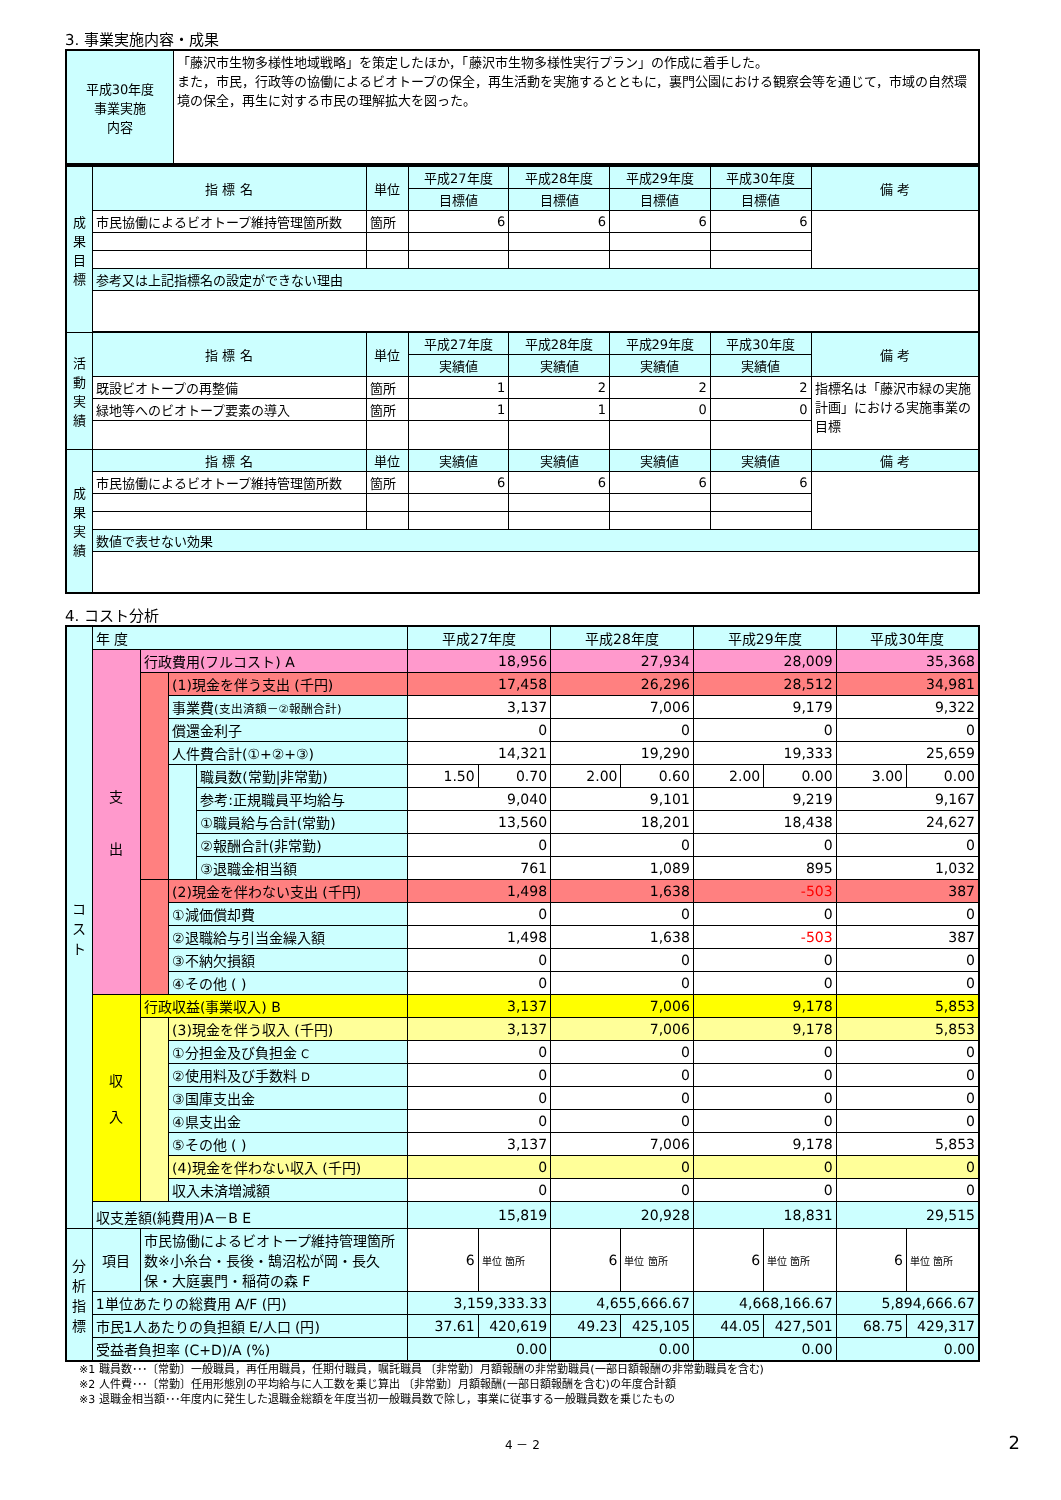3. 事業実施内容・成果
| 平成30年度 事業実施 内容 | 「藤沢市生物多様性地域戦略」を策定したほか，「藤沢市生物多様性実行プラン」の作成に着手した。 また，市民，行政等の協働によるビオトープの保全，再生活動を実施するとともに，裏門公園における観察会等を通じて，市域の自然環境の保全，再生に対する市民の理解拡大を図った。 |
| 成 果 目 標 | 指 標 名 | 単位 | 平成27年度 | 平成28年度 | 平成29年度 | 平成30年度 | 備 考 |
| | | | 目標値 | 目標値 | 目標値 | 目標値 | |
| | 市民協働によるビオトープ維持管理箇所数 | 箇所 | 6 | 6 | 6 | 6 | |
| | 参考又は上記指標名の設定ができない理由 | | | | | | |
| 活 動 実 績 | 指 標 名 | 単位 | 平成27年度 | 平成28年度 | 平成29年度 | 平成30年度 | 備 考 |
| | | | 実績値 | 実績値 | 実績値 | 実績値 | |
| | 既設ビオトープの再整備 | 箇所 | 1 | 2 | 2 | 2 | 指標名は「藤沢市緑の実施計画」における実施事業の目標 |
| | 緑地等へのビオトープ要素の導入 | 箇所 | 1 | 1 | 0 | 0 | |
| 成 果 実 績 | 指 標 名 | 単位 | 実績値 | 実績値 | 実績値 | 実績値 | 備 考 |
| | 市民協働によるビオトープ維持管理箇所数 | 箇所 | 6 | 6 | 6 | 6 | |
| | 数値で表せない効果 | | | | | | |
4. コスト分析
| コ ス ト | 年 度 | | | | 平成27年度 | | 平成28年度 | | 平成29年度 | | 平成30年度 | |
| | 支 出 | 行政費用(フルコスト) A | | | 18,956 | | 27,934 | | 28,009 | | 35,368 | |
| | | | (1)現金を伴う支出 (千円) | | 17,458 | | 26,296 | | 28,512 | | 34,981 | |
| | | | 事業費 (支出済額－②報酬合計) | | 3,137 | | 7,006 | | 9,179 | | 9,322 | |
| | | | 償還金利子 | | 0 | | 0 | | 0 | | 0 | |
| | | | 人件費合計(①+②+③) | | 14,321 | | 19,290 | | 19,333 | | 25,659 | |
| | | | | 職員数(常勤/非常勤) | 1.50 | 0.70 | 2.00 | 0.60 | 2.00 | 0.00 | 3.00 | 0.00 |
| | | | | 参考:正規職員平均給与 | 9,040 | | 9,101 | | 9,219 | | 9,167 | |
| | | | | ①職員給与合計(常勤) | 13,560 | | 18,201 | | 18,438 | | 24,627 | |
| | | | | ②報酬合計(非常勤) | 0 | | 0 | | 0 | | 0 | |
| | | | | ③退職金相当額 | 761 | | 1,089 | | 895 | | 1,032 | |
| | | | (2)現金を伴わない支出 (千円) | | 1,498 | | 1,638 | | -503 | | 387 | |
| | | | ①減価償却費 | | 0 | | 0 | | 0 | | 0 | |
| | | | ②退職給与引当金繰入額 | | 1,498 | | 1,638 | | -503 | | 387 | |
| | | | ③不納欠損額 | | 0 | | 0 | | 0 | | 0 | |
| | | | ④その他 ( ) | | 0 | | 0 | | 0 | | 0 | |
| | 収 入 | 行政収益(事業収入) B | | | 3,137 | | 7,006 | | 9,178 | | 5,853 | |
| | | | (3)現金を伴う収入 (千円) | | 3,137 | | 7,006 | | 9,178 | | 5,853 | |
| | | | ①分担金及び負担金 C | | 0 | | 0 | | 0 | | 0 | |
| | | | ②使用料及び手数料 D | | 0 | | 0 | | 0 | | 0 | |
| | | | ③国庫支出金 | | 0 | | 0 | | 0 | | 0 | |
| | | | ④県支出金 | | 0 | | 0 | | 0 | | 0 | |
| | | | ⑤その他 ( ) | | 3,137 | | 7,006 | | 9,178 | | 5,853 | |
| | | | (4)現金を伴わない収入 (千円) | | 0 | | 0 | | 0 | | 0 | |
| | | | 収入未済増減額 | | 0 | | 0 | | 0 | | 0 | |
| | 収支差額(純費用)A－B E | | | | 15,819 | | 20,928 | | 18,831 | | 29,515 | |
| 分 析 指 標 | 項目 | 市民協働によるビオトープ維持管理箇所数※小糸台・長後・鵠沼松が岡・長久保・大庭裏門・稲荷の森 F | | | 6 | 単位 箇所 | 6 | 単位 箇所 | 6 | 単位 箇所 | 6 | 単位 箇所 |
| | 1単位あたりの総費用 A/F (円) | | | | 3,159,333.33 | | 4,655,666.67 | | 4,668,166.67 | | 5,894,666.67 | |
| | 市民1人あたりの負担額 E/人口 (円) | | | | 37.61 | 420,619 | 49.23 | 425,105 | 44.05 | 427,501 | 68.75 | 429,317 |
| | 受益者負担率 (C+D)/A (%) | | | | 0.00 | | 0.00 | | 0.00 | | 0.00 | |
※1 職員数･･･〔常勤〕一般職員，再任用職員，任期付職員，嘱託職員 〔非常勤〕月額報酬の非常勤職員(一部日額報酬の非常勤職員を含む)
※2 人件費･･･〔常勤〕任用形態別の平均給与に人工数を乗じ算出 〔非常勤〕月額報酬(一部日額報酬を含む)の年度合計額
※3 退職金相当額･･･年度内に発生した退職金総額を年度当初一般職員数で除し，事業に従事する一般職員数を乗じたもの
4 － 2 2